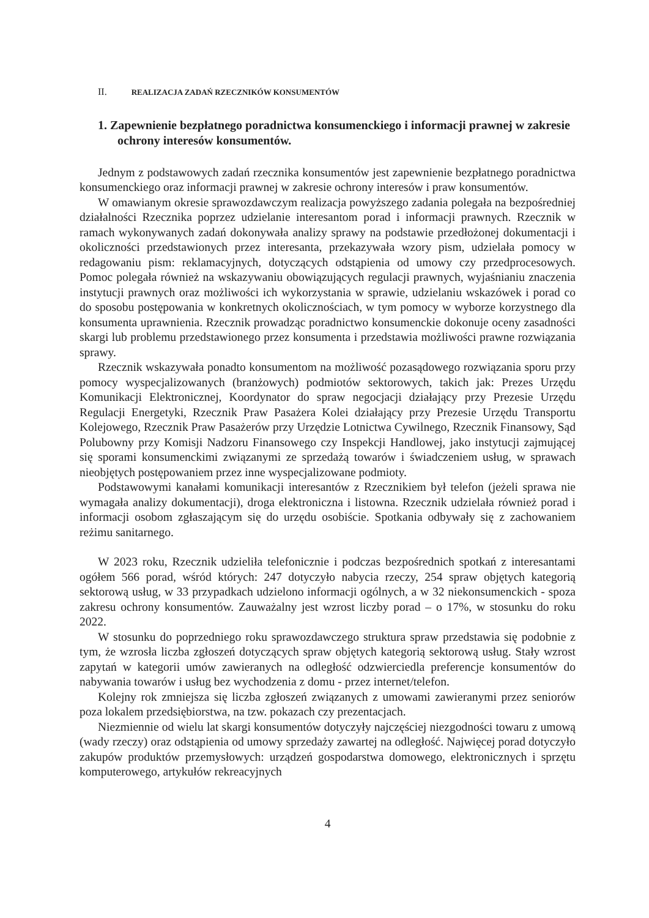II. REALIZACJA ZADAŃ RZECZNIKÓW KONSUMENTÓW
1. Zapewnienie bezpłatnego poradnictwa konsumenckiego i informacji prawnej w zakresie ochrony interesów konsumentów.
Jednym z podstawowych zadań rzecznika konsumentów jest zapewnienie bezpłatnego poradnictwa konsumenckiego oraz informacji prawnej w zakresie ochrony interesów i praw konsumentów.
W omawianym okresie sprawozdawczym realizacja powyższego zadania polegała na bezpośredniej działalności Rzecznika poprzez udzielanie interesantom porad i informacji prawnych. Rzecznik w ramach wykonywanych zadań dokonywała analizy sprawy na podstawie przedłożonej dokumentacji i okoliczności przedstawionych przez interesanta, przekazywała wzory pism, udzielała pomocy w redagowaniu pism: reklamacyjnych, dotyczących odstąpienia od umowy czy przedprocesowych. Pomoc polegała również na wskazywaniu obowiązujących regulacji prawnych, wyjaśnianiu znaczenia instytucji prawnych oraz możliwości ich wykorzystania w sprawie, udzielaniu wskazówek i porad co do sposobu postępowania w konkretnych okolicznościach, w tym pomocy w wyborze korzystnego dla konsumenta uprawnienia. Rzecznik prowadząc poradnictwo konsumenckie dokonuje oceny zasadności skargi lub problemu przedstawionego przez konsumenta i przedstawia możliwości prawne rozwiązania sprawy.
Rzecznik wskazywała ponadto konsumentom na możliwość pozasądowego rozwiązania sporu przy pomocy wyspecjalizowanych (branżowych) podmiotów sektorowych, takich jak: Prezes Urzędu Komunikacji Elektronicznej, Koordynator do spraw negocjacji działający przy Prezesie Urzędu Regulacji Energetyki, Rzecznik Praw Pasażera Kolei działający przy Prezesie Urzędu Transportu Kolejowego, Rzecznik Praw Pasażerów przy Urzędzie Lotnictwa Cywilnego, Rzecznik Finansowy, Sąd Polubowny przy Komisji Nadzoru Finansowego czy Inspekcji Handlowej, jako instytucji zajmującej się sporami konsumenckimi związanymi ze sprzedażą towarów i świadczeniem usług, w sprawach nieobjętych postępowaniem przez inne wyspecjalizowane podmioty.
Podstawowymi kanałami komunikacji interesantów z Rzecznikiem był telefon (jeżeli sprawa nie wymagała analizy dokumentacji), droga elektroniczna i listowna. Rzecznik udzielała również porad i informacji osobom zgłaszającym się do urzędu osobiście. Spotkania odbywały się z zachowaniem reżimu sanitarnego.
W 2023 roku, Rzecznik udzieliła telefonicznie i podczas bezpośrednich spotkań z interesantami ogółem 566 porad, wśród których: 247 dotyczyło nabycia rzeczy, 254 spraw objętych kategorią sektorową usług, w 33 przypadkach udzielono informacji ogólnych, a w 32 niekonsumenckich - spoza zakresu ochrony konsumentów. Zauważalny jest wzrost liczby porad – o 17%, w stosunku do roku 2022.
W stosunku do poprzedniego roku sprawozdawczego struktura spraw przedstawia się podobnie z tym, że wzrosła liczba zgłoszeń dotyczących spraw objętych kategorią sektorową usług. Stały wzrost zapytań w kategorii umów zawieranych na odległość odzwierciedla preferencje konsumentów do nabywania towarów i usług bez wychodzenia z domu - przez internet/telefon.
Kolejny rok zmniejsza się liczba zgłoszeń związanych z umowami zawieranymi przez seniorów poza lokalem przedsiębiorstwa, na tzw. pokazach czy prezentacjach.
Niezmiennie od wielu lat skargi konsumentów dotyczyły najczęściej niezgodności towaru z umową (wady rzeczy) oraz odstąpienia od umowy sprzedaży zawartej na odległość. Najwięcej porad dotyczyło zakupów produktów przemysłowych: urządzeń gospodarstwa domowego, elektronicznych i sprzętu komputerowego, artykułów rekreacyjnych
4